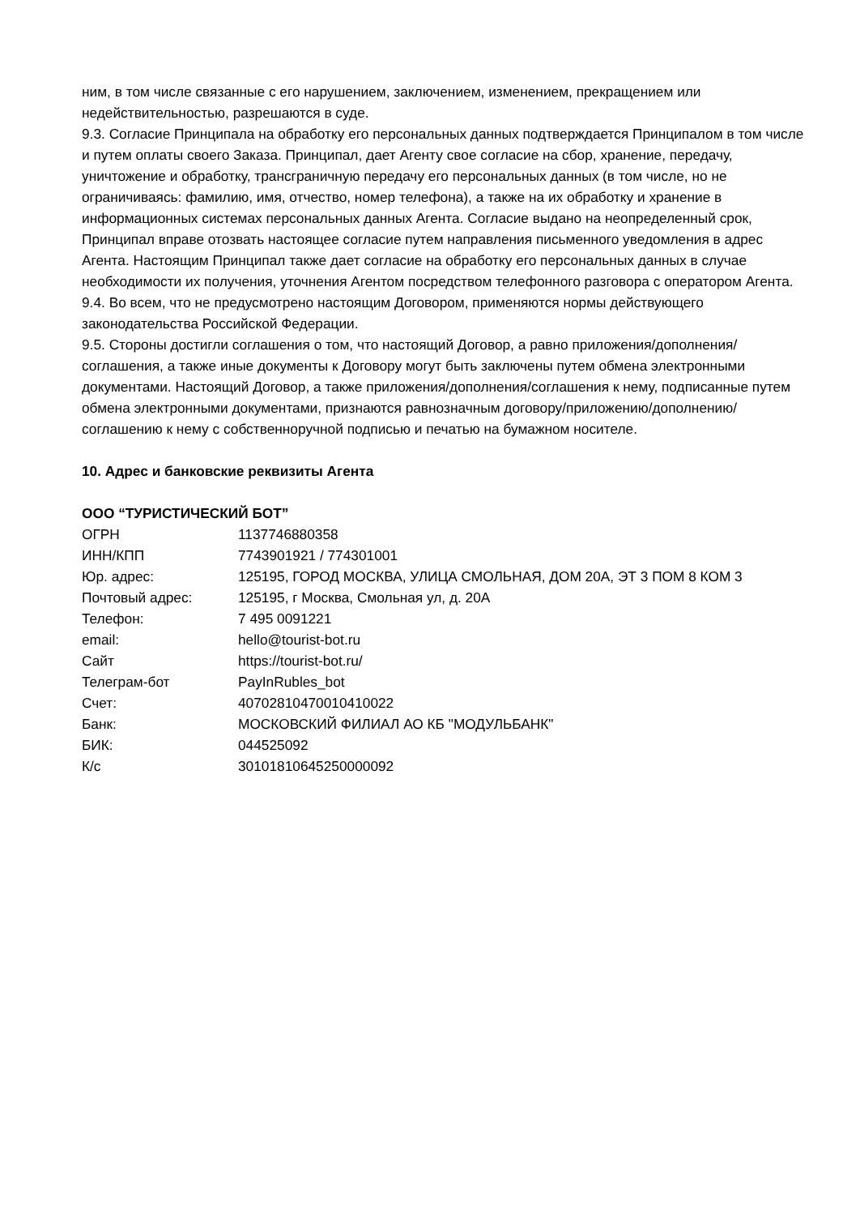ним, в том числе связанные с его нарушением, заключением, изменением, прекращением или недействительностью, разрешаются в суде.
9.3. Согласие Принципала на обработку его персональных данных подтверждается Принципалом в том числе и путем оплаты своего Заказа. Принципал, дает Агенту свое согласие на сбор, хранение, передачу, уничтожение и обработку, трансграничную передачу его персональных данных (в том числе, но не ограничиваясь: фамилию, имя, отчество, номер телефона), а также на их обработку и хранение в информационных системах персональных данных Агента. Согласие выдано на неопределенный срок, Принципал вправе отозвать настоящее согласие путем направления письменного уведомления в адрес Агента. Настоящим Принципал также дает согласие на обработку его персональных данных в случае необходимости их получения, уточнения Агентом посредством телефонного разговора с оператором Агента.
9.4. Во всем, что не предусмотрено настоящим Договором, применяются нормы действующего законодательства Российской Федерации.
9.5. Стороны достигли соглашения о том, что настоящий Договор, а равно приложения/дополнения/соглашения, а также иные документы к Договору могут быть заключены путем обмена электронными документами. Настоящий Договор, а также приложения/дополнения/соглашения к нему, подписанные путем обмена электронными документами, признаются равнозначным договору/приложению/дополнению/соглашению к нему с собственноручной подписью и печатью на бумажном носителе.
10. Адрес и банковские реквизиты Агента
ООО “ТУРИСТИЧЕСКИЙ БОТ”
| ОГРН | 1137746880358 |
| ИНН/КПП | 7743901921 / 774301001 |
| Юр. адрес: | 125195, ГОРОД МОСКВА, УЛИЦА СМОЛЬНАЯ, ДОМ 20А, ЭТ 3 ПОМ 8 КОМ 3 |
| Почтовый адрес: | 125195, г Москва, Смольная ул, д. 20А |
| Телефон: | 7 495 0091221 |
| email: | hello@tourist-bot.ru |
| Сайт | https://tourist-bot.ru/ |
| Телеграм-бот | PayInRubles_bot |
| Счет: | 40702810470010410022 |
| Банк: | МОСКОВСКИЙ ФИЛИАЛ АО КБ "МОДУЛЬБАНК" |
| БИК: | 044525092 |
| К/с | 30101810645250000092 |